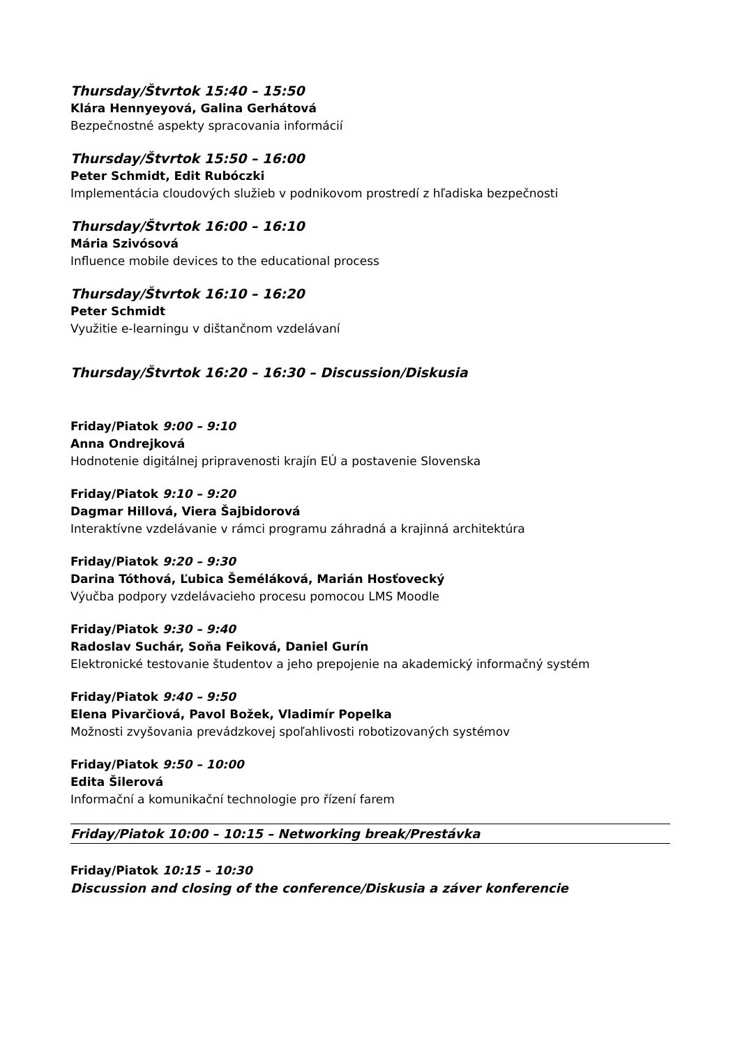Thursday/Štvrtok 15:40 – 15:50
Klára Hennyeyová, Galina Gerhátová
Bezpečnostné aspekty spracovania informácií
Thursday/Štvrtok 15:50 – 16:00
Peter Schmidt, Edit Rubóczki
Implementácia cloudových služieb v podnikovom prostredí z hľadiska bezpečnosti
Thursday/Štvrtok 16:00 – 16:10
Mária Szivósová
Influence mobile devices to the educational process
Thursday/Štvrtok 16:10 – 16:20
Peter Schmidt
Využitie e-learningu v dištančnom vzdelávaní
Thursday/Štvrtok 16:20 – 16:30 – Discussion/Diskusia
Friday/Piatok 9:00 – 9:10
Anna Ondrejková
Hodnotenie digitálnej pripravenosti krajín EÚ a postavenie Slovenska
Friday/Piatok 9:10 – 9:20
Dagmar Hillová, Viera Šajbidorová
Interaktívne vzdelávanie v rámci programu záhradná a krajinná architektúra
Friday/Piatok 9:20 – 9:30
Darina Tóthová, Ľubica Šeméláková, Marián Hosťovecký
Výučba podpory vzdelávacieho procesu pomocou LMS Moodle
Friday/Piatok 9:30 – 9:40
Radoslav Suchár, Soňa Feiková, Daniel Gurín
Elektronické testovanie študentov a jeho prepojenie na akademický informačný systém
Friday/Piatok 9:40 – 9:50
Elena Pivarčiová, Pavol Božek, Vladimír Popelka
Možnosti zvyšovania prevádzkovej spoľahlivosti robotizovaných systémov
Friday/Piatok 9:50 – 10:00
Edita Šilerová
Informační a komunikační technologie pro řízení farem
Friday/Piatok 10:00 – 10:15 – Networking break/Prestávka
Friday/Piatok 10:15 – 10:30
Discussion and closing of the conference/Diskusia a záver konferencie